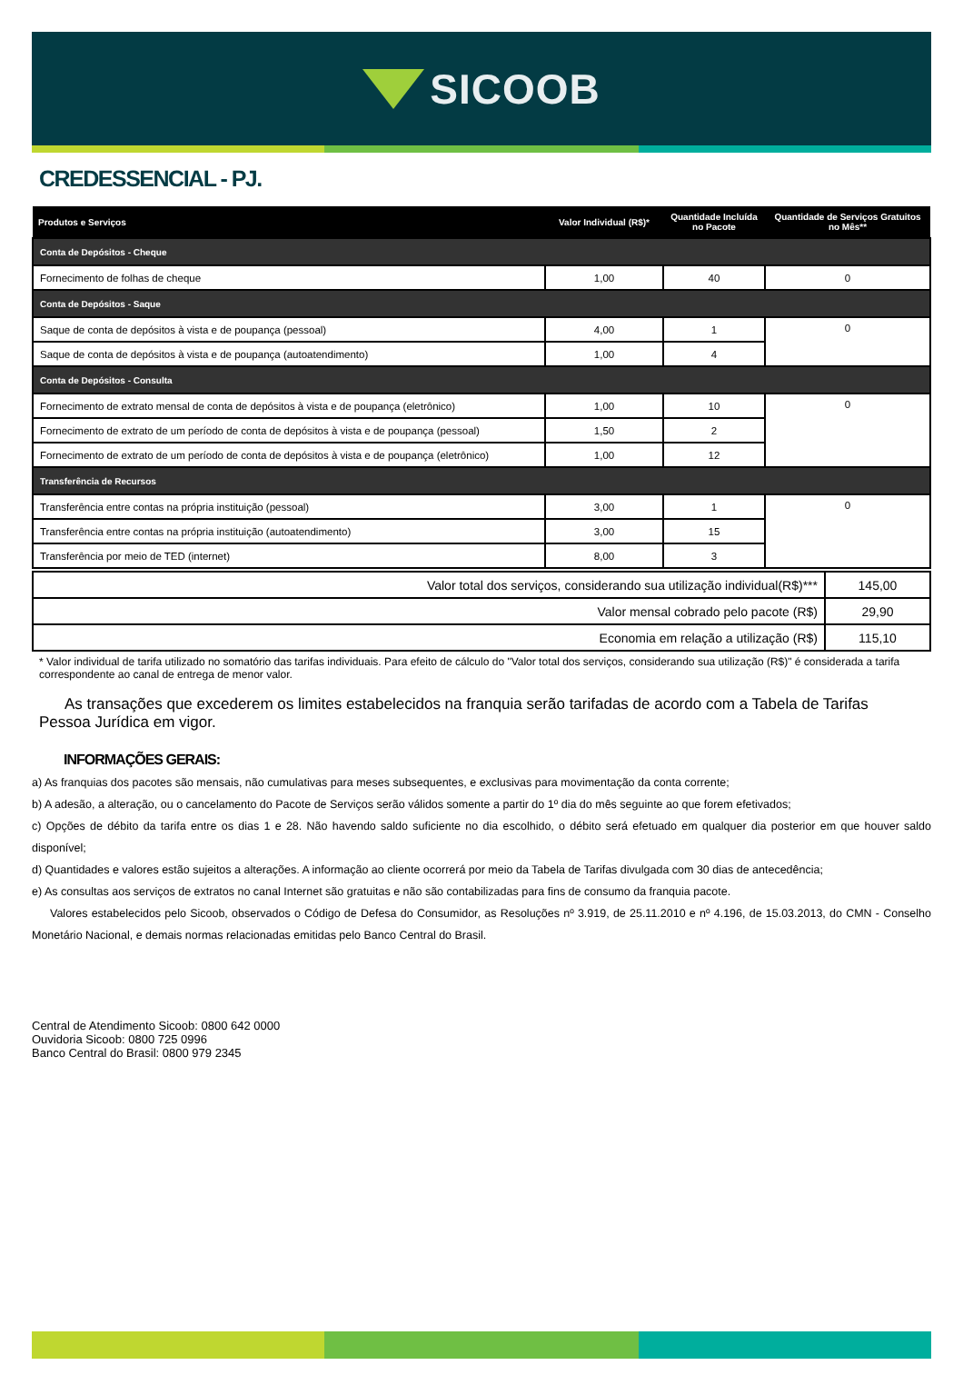SICOOB
CREDESSENCIAL - PJ.
| Produtos e Serviços | Valor Individual (R$)* | Quantidade Incluída no Pacote | Quantidade de Serviços Gratuitos no Mês** |
| --- | --- | --- | --- |
| Conta de Depósitos - Cheque | | | |
| Fornecimento de folhas de cheque | 1,00 | 40 | 0 |
| Conta de Depósitos - Saque | | | |
| Saque de conta de depósitos à vista e de poupança (pessoal) | 4,00 | 1 | 0 |
| Saque de conta de depósitos à vista e de poupança (autoatendimento) | 1,00 | 4 | |
| Conta de Depósitos - Consulta | | | |
| Fornecimento de extrato mensal de conta de depósitos à vista e de poupança (eletrônico) | 1,00 | 10 | 0 |
| Fornecimento de extrato de um período de conta de depósitos à vista e de poupança (pessoal) | 1,50 | 2 | |
| Fornecimento de extrato de um período de conta de depósitos à vista e de poupança (eletrônico) | 1,00 | 12 | |
| Transferência de Recursos | | | |
| Transferência entre contas na própria instituição (pessoal) | 3,00 | 1 | 0 |
| Transferência entre contas na própria instituição (autoatendimento) | 3,00 | 15 | |
| Transferência por meio de TED (internet) | 8,00 | 3 | |
| Valor total dos serviços, considerando sua utilização individual(R$)*** | 145,00 |
| Valor mensal cobrado pelo pacote (R$) | 29,90 |
| Economia em relação a utilização (R$) | 115,10 |
* Valor individual de tarifa utilizado no somatório das tarifas individuais. Para efeito de cálculo do "Valor total dos serviços, considerando sua utilização (R$)" é considerada a tarifa correspondente ao canal de entrega de menor valor.
As transações que excederem os limites estabelecidos na franquia serão tarifadas de acordo com a Tabela de Tarifas Pessoa Jurídica em vigor.
INFORMAÇÕES GERAIS:
a) As franquias dos pacotes são mensais, não cumulativas para meses subsequentes, e exclusivas para movimentação da conta corrente;
b) A adesão, a alteração, ou o cancelamento do Pacote de Serviços serão válidos somente a partir do 1º dia do mês seguinte ao que forem efetivados;
c) Opções de débito da tarifa entre os dias 1 e 28. Não havendo saldo suficiente no dia escolhido, o débito será efetuado em qualquer dia posterior em que houver saldo disponível;
d) Quantidades e valores estão sujeitos a alterações. A informação ao cliente ocorrerá por meio da Tabela de Tarifas divulgada com 30 dias de antecedência;
e) As consultas aos serviços de extratos no canal Internet são gratuitas e não são contabilizadas para fins de consumo da franquia pacote.
Valores estabelecidos pelo Sicoob, observados o Código de Defesa do Consumidor, as Resoluções nº 3.919, de 25.11.2010 e nº 4.196, de 15.03.2013, do CMN - Conselho Monetário Nacional, e demais normas relacionadas emitidas pelo Banco Central do Brasil.
Central de Atendimento Sicoob: 0800 642 0000
Ouvidoria Sicoob: 0800 725 0996
Banco Central do Brasil: 0800 979 2345